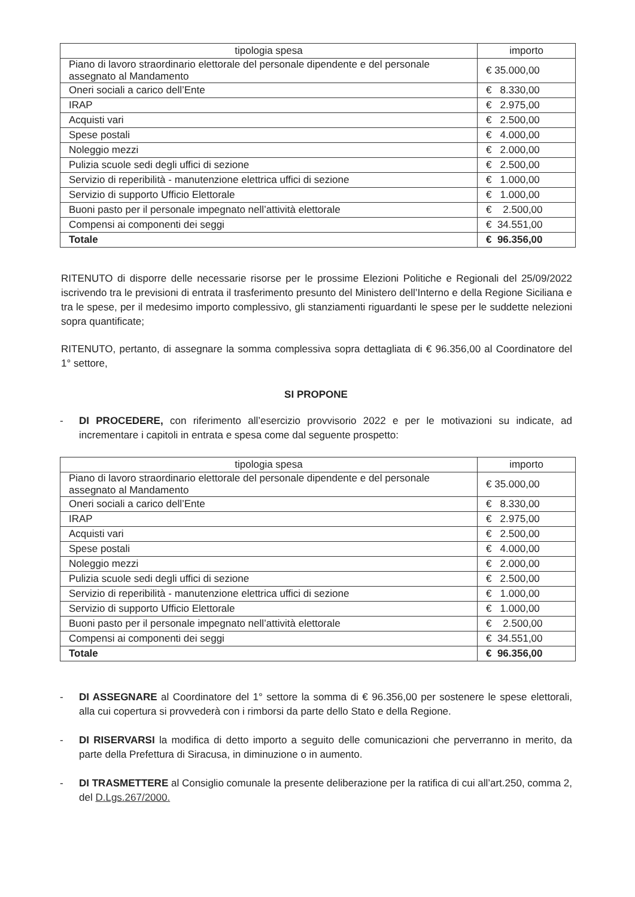| tipologia spesa | importo |
| --- | --- |
| Piano di lavoro straordinario elettorale del personale dipendente e del personale assegnato al Mandamento | € 35.000,00 |
| Oneri sociali a carico dell’Ente | € 8.330,00 |
| IRAP | € 2.975,00 |
| Acquisti vari | € 2.500,00 |
| Spese postali | € 4.000,00 |
| Noleggio mezzi | € 2.000,00 |
| Pulizia scuole sedi degli uffici di sezione | € 2.500,00 |
| Servizio di reperibilità - manutenzione elettrica uffici di sezione | € 1.000,00 |
| Servizio di supporto Ufficio Elettorale | € 1.000,00 |
| Buoni pasto per il personale impegnato nell’attività elettorale | € 2.500,00 |
| Compensi ai componenti dei seggi | € 34.551,00 |
| Totale | € 96.356,00 |
RITENUTO di disporre delle necessarie risorse per le prossime Elezioni Politiche e Regionali del 25/09/2022 iscrivendo tra le previsioni di entrata il trasferimento presunto del Ministero dell’Interno e della Regione Siciliana e tra le spese, per il medesimo importo complessivo, gli stanziamenti riguardanti le spese per le suddette nelezioni sopra quantificate;
RITENUTO, pertanto, di assegnare la somma complessiva sopra dettagliata di € 96.356,00 al Coordinatore del 1° settore,
SI PROPONE
- DI PROCEDERE, con riferimento all’esercizio provvisorio 2022 e per le motivazioni su indicate, ad incrementare i capitoli in entrata e spesa come dal seguente prospetto:
| tipologia spesa | importo |
| --- | --- |
| Piano di lavoro straordinario elettorale del personale dipendente e del personale assegnato al Mandamento | € 35.000,00 |
| Oneri sociali a carico dell’Ente | € 8.330,00 |
| IRAP | € 2.975,00 |
| Acquisti vari | € 2.500,00 |
| Spese postali | € 4.000,00 |
| Noleggio mezzi | € 2.000,00 |
| Pulizia scuole sedi degli uffici di sezione | € 2.500,00 |
| Servizio di reperibilità - manutenzione elettrica uffici di sezione | € 1.000,00 |
| Servizio di supporto Ufficio Elettorale | € 1.000,00 |
| Buoni pasto per il personale impegnato nell’attività elettorale | € 2.500,00 |
| Compensi ai componenti dei seggi | € 34.551,00 |
| Totale | € 96.356,00 |
- DI ASSEGNARE al Coordinatore del 1° settore la somma di € 96.356,00 per sostenere le spese elettorali, alla cui copertura si provvederà con i rimborsi da parte dello Stato e della Regione.
- DI RISERVARSI la modifica di detto importo a seguito delle comunicazioni che perverranno in merito, da parte della Prefettura di Siracusa, in diminuzione o in aumento.
- DI TRASMETTERE al Consiglio comunale la presente deliberazione per la ratifica di cui all’art.250, comma 2, del D.Lgs.267/2000.